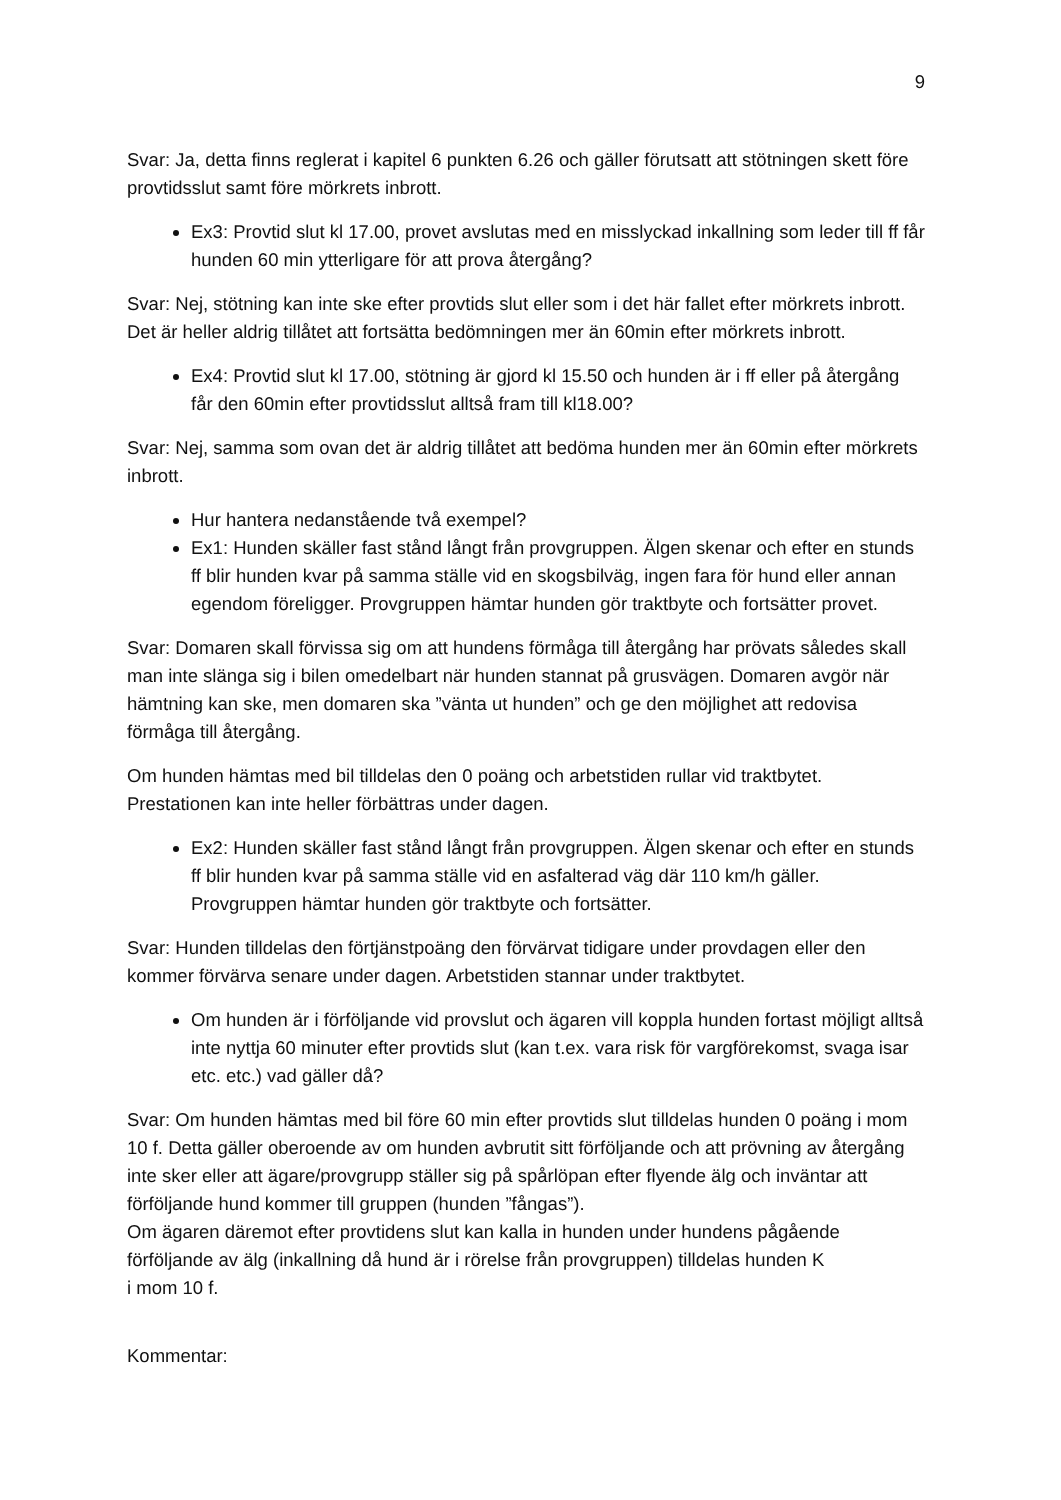9
Svar: Ja, detta finns reglerat i kapitel 6 punkten 6.26 och gäller förutsatt att stötningen skett före provtidsslut samt före mörkrets inbrott.
Ex3: Provtid slut kl 17.00, provet avslutas med en misslyckad inkallning som leder till ff får hunden 60 min ytterligare för att prova återgång?
Svar: Nej, stötning kan inte ske efter provtids slut eller som i det här fallet efter mörkrets inbrott. Det är heller aldrig tillåtet att fortsätta bedömningen mer än 60min efter mörkrets inbrott.
Ex4: Provtid slut kl 17.00, stötning är gjord kl 15.50 och hunden är i ff eller på återgång får den 60min efter provtidsslut alltså fram till kl18.00?
Svar: Nej, samma som ovan det är aldrig tillåtet att bedöma hunden mer än 60min efter mörkrets inbrott.
Hur hantera nedanstående två exempel?
Ex1: Hunden skäller fast stånd långt från provgruppen. Älgen skenar och efter en stunds ff blir hunden kvar på samma ställe vid en skogsbilväg, ingen fara för hund eller annan egendom föreligger. Provgruppen hämtar hunden gör traktbyte och fortsätter provet.
Svar: Domaren skall förvissa sig om att hundens förmåga till återgång har prövats således skall man inte slänga sig i bilen omedelbart när hunden stannat på grusvägen. Domaren avgör när hämtning kan ske, men domaren ska ”vänta ut hunden” och ge den möjlighet att redovisa förmåga till återgång.
Om hunden hämtas med bil tilldelas den 0 poäng och arbetstiden rullar vid traktbytet. Prestationen kan inte heller förbättras under dagen.
Ex2: Hunden skäller fast stånd långt från provgruppen. Älgen skenar och efter en stunds ff blir hunden kvar på samma ställe vid en asfalterad väg där 110 km/h gäller. Provgruppen hämtar hunden gör traktbyte och fortsätter.
Svar: Hunden tilldelas den förtjänstpoäng den förvärvat tidigare under provdagen eller den kommer förvärva senare under dagen. Arbetstiden stannar under traktbytet.
Om hunden är i förföljande vid provslut och ägaren vill koppla hunden fortast möjligt alltså inte nyttja 60 minuter efter provtids slut (kan t.ex. vara risk för vargförekomst, svaga isar etc. etc.) vad gäller då?
Svar: Om hunden hämtas med bil före 60 min efter provtids slut tilldelas hunden 0 poäng i mom 10 f. Detta gäller oberoende av om hunden avbrutit sitt förföljande och att prövning av återgång inte sker eller att ägare/provgrupp ställer sig på spårlöpan efter flyende älg och inväntar att förföljande hund kommer till gruppen (hunden ”fångas”).
Om ägaren däremot efter provtidens slut kan kalla in hunden under hundens pågående förföljande av älg (inkallning då hund är i rörelse från provgruppen) tilldelas hunden K
i mom 10 f.
Kommentar: